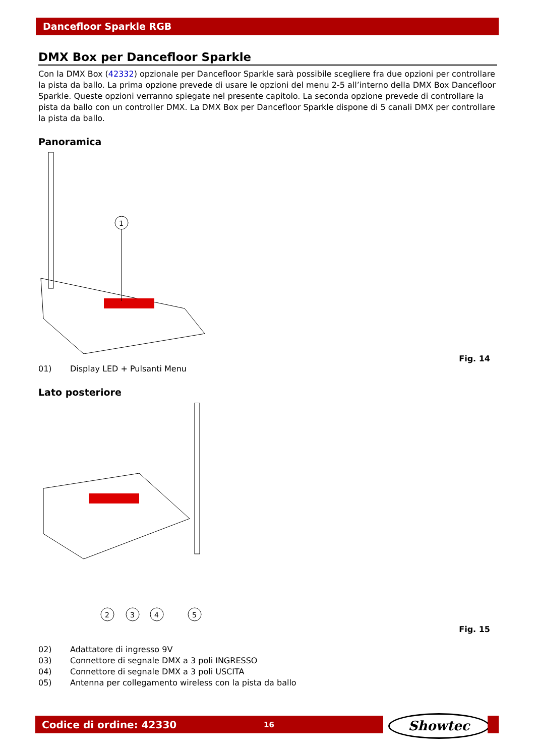Dancefloor Sparkle RGB
DMX Box per Dancefloor Sparkle
Con la DMX Box (42332) opzionale per Dancefloor Sparkle sarà possibile scegliere fra due opzioni per controllare la pista da ballo. La prima opzione prevede di usare le opzioni del menu 2-5 all’interno della DMX Box Dancefloor Sparkle. Queste opzioni verranno spiegate nel presente capitolo. La seconda opzione prevede di controllare la pista da ballo con un controller DMX. La DMX Box per Dancefloor Sparkle dispone di 5 canali DMX per controllare la pista da ballo.
Panoramica
1
Fig. 14
01) Display LED + Pulsanti Menu
Lato posteriore
2
3
4
5
Fig. 15
02) Adattatore di ingresso 9V
03) Connettore di segnale DMX a 3 poli INGRESSO
04) Connettore di segnale DMX a 3 poli USCITA
05) Antenna per collegamento wireless con la pista da ballo
Codice di ordine: 42330 16 Showtec